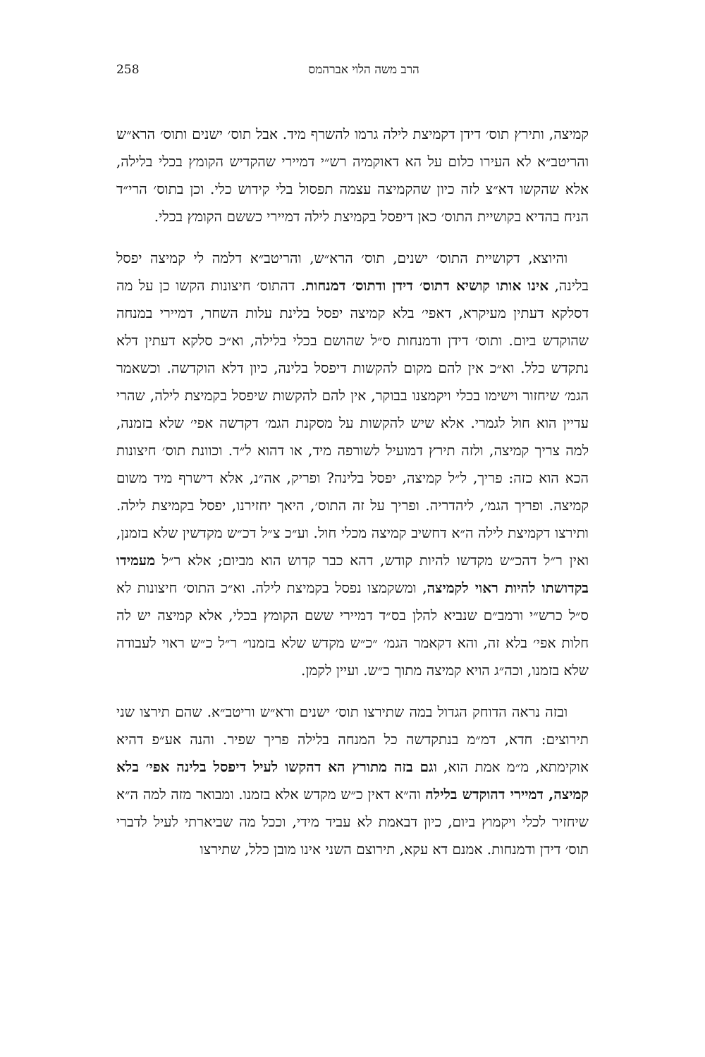הרב משה הלוי אברהמס 258
קמיצה, ותירץ תוס׳ דידן דקמיצת לילה גרמו להשרף מיד. אבל תוס׳ ישנים ותוס׳ הרא״ש והריטב״א לא העירו כלום על הא דאוקמיה רש״י דמיירי שהקדיש הקומץ בכלי בלילה, אלא שהקשו דא״צ לזה כיון שהקמיצה עצמה תפסול בלי קידוש כלי. וכן בתוס׳ הרי״ד הניח בהדיא בקושיית התוס׳ כאן דיפסל בקמיצת לילה דמיירי כששם הקומץ בכלי.
והיוצא, דקושיית התוס׳ ישנים, תוס׳ הרא״ש, והריטב״א דלמה לי קמיצה יפסל בלינה, אינו אותו קושיא דתוס׳ דידן ודתוס׳ דמנחות. דהתוס׳ חיצונות הקשו כן על מה דסלקא דעתין מעיקרא, דאפי׳ בלא קמיצה יפסל בלינת עלות השחר, דמיירי במנחה שהוקדש ביום. ותוס׳ דידן ודמנחות ס״ל שהושם בכלי בלילה, וא״כ סלקא דעתין דלא נתקדש כלל. וא״כ אין להם מקום להקשות דיפסל בלינה, כיון דלא הוקדשה. וכשאמר הגמ׳ שיחזור וישימו בכלי ויקמצנו בבוקר, אין להם להקשות שיפסל בקמיצת לילה, שהרי עדיין הוא חול לגמרי. אלא שיש להקשות על מסקנת הגמ׳ דקדשה אפי׳ שלא בזמנה, למה צריך קמיצה, ולזה תירץ דמועיל לשורפה מיד, או דהוא ל״ד. וכוונת תוס׳ חיצונות הכא הוא כזה: פריך, ל״ל קמיצה, יפסל בלינה? ופריק, אה״נ, אלא דישרף מיד משום קמיצה. ופריך הגמ׳, ליהדריה. ופריך על זה התוס׳, היאך יחזירנו, יפסל בקמיצת לילה. ותירצו דקמיצת לילה ה״א דחשיב קמיצה מכלי חול. וע״כ צ״ל דכ״ש מקדשין שלא בזמנן, ואין ר״ל דהכ״ש מקדשו להיות קודש, דהא כבר קדוש הוא מביום; אלא ר״ל מעמידו בקדושתו להיות ראוי לקמיצה, ומשקמצו נפסל בקמיצת לילה. וא״כ התוס׳ חיצונות לא ס״ל כרש״י ורמב״ם שנביא להלן בס״ד דמיירי ששם הקומץ בכלי, אלא קמיצה יש לה חלות אפי׳ בלא זה, והא דקאמר הגמ׳ ״כ״ש מקדש שלא בזמנו״ ר״ל כ״ש ראוי לעבודה שלא בזמנו, וכה״ג הויא קמיצה מתוך כ״ש. ועיין לקמן.
ובזה נראה הדוחק הגדול במה שתירצו תוס׳ ישנים ורא״ש וריטב״א. שהם תירצו שני תירוצים: חדא, דמ״מ בנתקדשה כל המנחה בלילה פריך שפיר. והנה אע״פ דהיא אוקימתא, מ״מ אמת הוא, וגם בזה מתורץ הא דהקשו לעיל דיפסל בלינה אפי׳ בלא קמיצה, דמיירי דהוקדש בלילה וה״א דאין כ״ש מקדש אלא בזמנו. ומבואר מזה למה ה״א שיחזיר לכלי ויקמוץ ביום, כיון דבאמת לא עביד מידי, וככל מה שביארתי לעיל לדברי תוס׳ דידן ודמנחות. אמנם דא עקא, תירוצם השני אינו מובן כלל, שתירצו